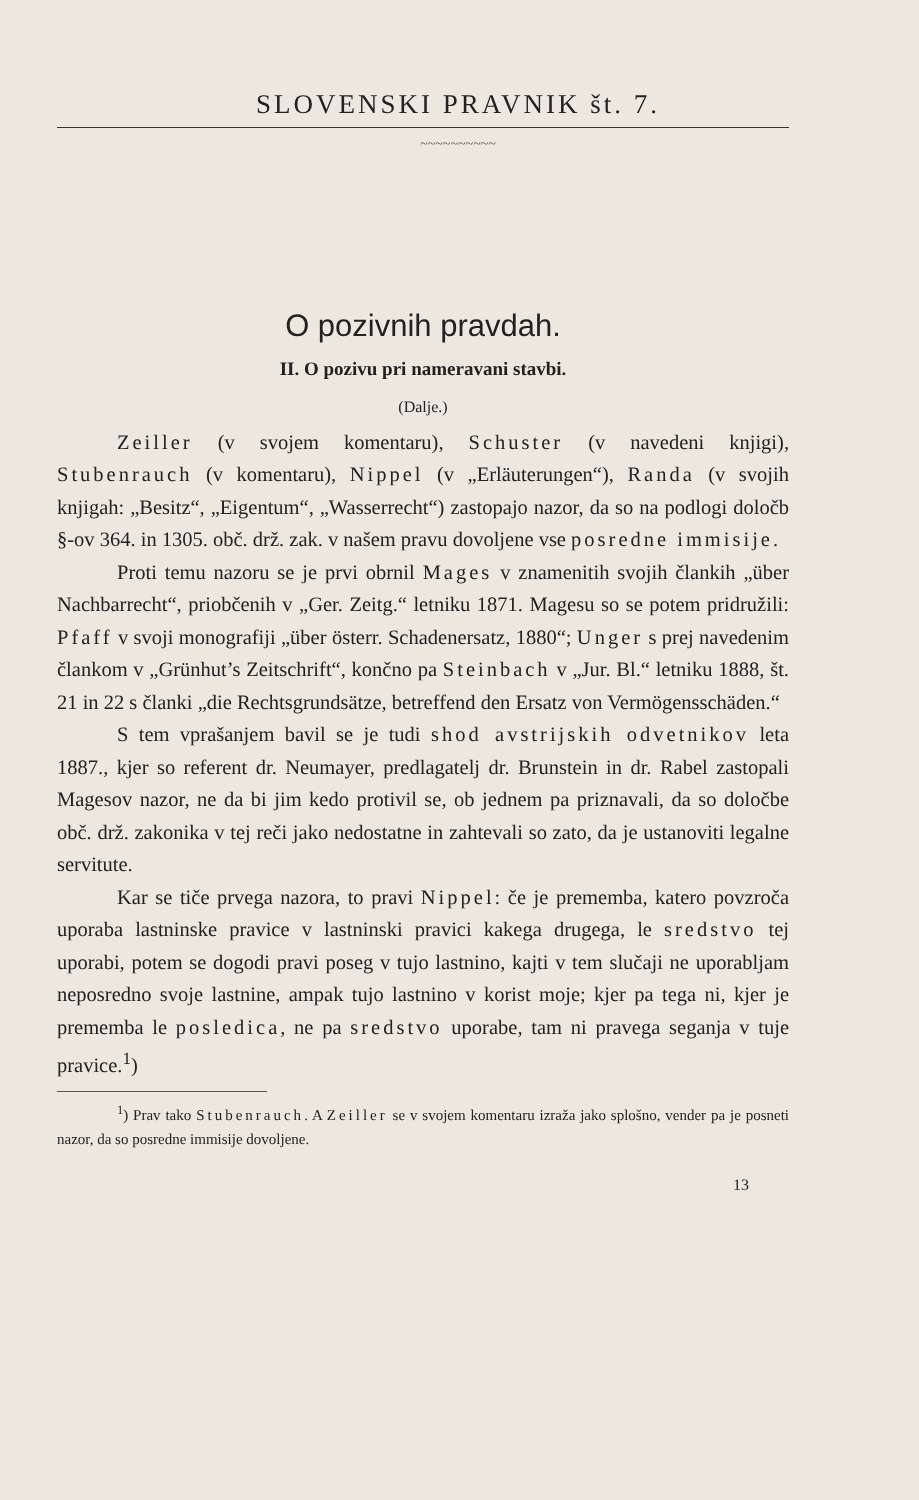SLOVENSKI PRAVNIK št. 7.
~~~~~~~~~~
O pozivnih pravdah.
II. O pozivu pri nameravani stavbi.
(Dalje.)
Zeiller (v svojem komentaru), Schuster (v navedeni knjigi), Stubenrauch (v komentaru), Nippel (v „Erläuterungen“), Randa (v svojih knjigah: „Besitz“, „Eigentum“, „Wasserrecht“) zastopajo nazor, da so na podlogi določb §-ov 364. in 1305. obč. drž. zak. v našem pravu dovoljene vse posredne immisije.
Proti temu nazoru se je prvi obrnil Mages v znamenitih svojih člankih „über Nachbarrecht“, priobčenih v „Ger. Zeitg.“ letniku 1871. Magesu so se potem pridružili: Pfaff v svoji monografiji „über österr. Schadenersatz, 1880“; Unger s prej navedenim člankom v „Grünhut’s Zeitschrift“, končno pa Steinbach v „Jur. Bl.“ letniku 1888, št. 21 in 22 s članki „die Rechtsgrundsätze, betreffend den Ersatz von Vermögensschäden.“
S tem vprašanjem bavil se je tudi shod avstrijskih odvetnikov leta 1887., kjer so referent dr. Neumayer, predlagatelj dr. Brunstein in dr. Rabel zastopali Magesov nazor, ne da bi jim kedo protivil se, ob jednem pa priznavali, da so določbe obč. drž. zakonika v tej reči jako nedostatne in zahtevali so zato, da je ustanoviti legalne servitute.
Kar se tiče prvega nazora, to pravi Nippel: če je prememba, katero povzroča uporaba lastninske pravice v lastninski pravici kakega drugega, le sredstvo tej uporabi, potem se dogodi pravi poseg v tujo lastnino, kajti v tem slučaji ne uporabljam neposredno svoje lastnine, ampak tujo lastnino v korist moje; kjer pa tega ni, kjer je prememba le posledica, ne pa sredstvo uporabe, tam ni pravega seganja v tuje pravice.<sup>1</sup>)
<sup>1</sup>) Prav tako Stubenrauch. A Zeiller se v svojem komentaru izraža jako splošno, vender pa je posneti nazor, da so posredne immisije dovoljene.
13